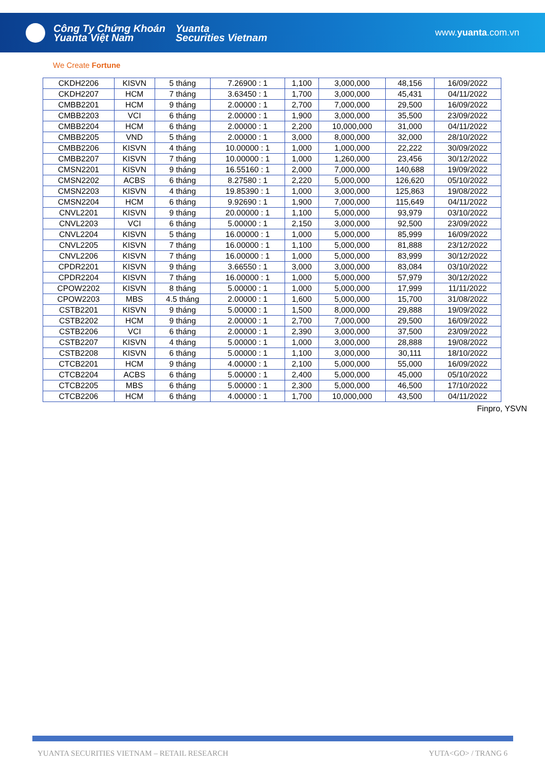Công Ty Chứng Khoán
Yuanta Việt Nam
Yuanta
Securities Vietnam
www.yuanta.com.vn
We Create Fortune
| CKDH2206 | KISVN | 5 tháng | 7.26900 : 1 | 1,100 | 3,000,000 | 48,156 | 16/09/2022 |
| CKDH2207 | HCM | 7 tháng | 3.63450 : 1 | 1,700 | 3,000,000 | 45,431 | 04/11/2022 |
| CMBB2201 | HCM | 9 tháng | 2.00000 : 1 | 2,700 | 7,000,000 | 29,500 | 16/09/2022 |
| CMBB2203 | VCI | 6 tháng | 2.00000 : 1 | 1,900 | 3,000,000 | 35,500 | 23/09/2022 |
| CMBB2204 | HCM | 6 tháng | 2.00000 : 1 | 2,200 | 10,000,000 | 31,000 | 04/11/2022 |
| CMBB2205 | VND | 5 tháng | 2.00000 : 1 | 3,000 | 8,000,000 | 32,000 | 28/10/2022 |
| CMBB2206 | KISVN | 4 tháng | 10.00000 : 1 | 1,000 | 1,000,000 | 22,222 | 30/09/2022 |
| CMBB2207 | KISVN | 7 tháng | 10.00000 : 1 | 1,000 | 1,260,000 | 23,456 | 30/12/2022 |
| CMSN2201 | KISVN | 9 tháng | 16.55160 : 1 | 2,000 | 7,000,000 | 140,688 | 19/09/2022 |
| CMSN2202 | ACBS | 6 tháng | 8.27580 : 1 | 2,220 | 5,000,000 | 126,620 | 05/10/2022 |
| CMSN2203 | KISVN | 4 tháng | 19.85390 : 1 | 1,000 | 3,000,000 | 125,863 | 19/08/2022 |
| CMSN2204 | HCM | 6 tháng | 9.92690 : 1 | 1,900 | 7,000,000 | 115,649 | 04/11/2022 |
| CNVL2201 | KISVN | 9 tháng | 20.00000 : 1 | 1,100 | 5,000,000 | 93,979 | 03/10/2022 |
| CNVL2203 | VCI | 6 tháng | 5.00000 : 1 | 2,150 | 3,000,000 | 92,500 | 23/09/2022 |
| CNVL2204 | KISVN | 5 tháng | 16.00000 : 1 | 1,000 | 5,000,000 | 85,999 | 16/09/2022 |
| CNVL2205 | KISVN | 7 tháng | 16.00000 : 1 | 1,100 | 5,000,000 | 81,888 | 23/12/2022 |
| CNVL2206 | KISVN | 7 tháng | 16.00000 : 1 | 1,000 | 5,000,000 | 83,999 | 30/12/2022 |
| CPDR2201 | KISVN | 9 tháng | 3.66550 : 1 | 3,000 | 3,000,000 | 83,084 | 03/10/2022 |
| CPDR2204 | KISVN | 7 tháng | 16.00000 : 1 | 1,000 | 5,000,000 | 57,979 | 30/12/2022 |
| CPOW2202 | KISVN | 8 tháng | 5.00000 : 1 | 1,000 | 5,000,000 | 17,999 | 11/11/2022 |
| CPOW2203 | MBS | 4.5 tháng | 2.00000 : 1 | 1,600 | 5,000,000 | 15,700 | 31/08/2022 |
| CSTB2201 | KISVN | 9 tháng | 5.00000 : 1 | 1,500 | 8,000,000 | 29,888 | 19/09/2022 |
| CSTB2202 | HCM | 9 tháng | 2.00000 : 1 | 2,700 | 7,000,000 | 29,500 | 16/09/2022 |
| CSTB2206 | VCI | 6 tháng | 2.00000 : 1 | 2,390 | 3,000,000 | 37,500 | 23/09/2022 |
| CSTB2207 | KISVN | 4 tháng | 5.00000 : 1 | 1,000 | 3,000,000 | 28,888 | 19/08/2022 |
| CSTB2208 | KISVN | 6 tháng | 5.00000 : 1 | 1,100 | 3,000,000 | 30,111 | 18/10/2022 |
| CTCB2201 | HCM | 9 tháng | 4.00000 : 1 | 2,100 | 5,000,000 | 55,000 | 16/09/2022 |
| CTCB2204 | ACBS | 6 tháng | 5.00000 : 1 | 2,400 | 5,000,000 | 45,000 | 05/10/2022 |
| CTCB2205 | MBS | 6 tháng | 5.00000 : 1 | 2,300 | 5,000,000 | 46,500 | 17/10/2022 |
| CTCB2206 | HCM | 6 tháng | 4.00000 : 1 | 1,700 | 10,000,000 | 43,500 | 04/11/2022 |
Finpro, YSVN
YUANTA SECURITIES VIETNAM – RETAIL RESEARCH YUTA<GO> / TRANG 6